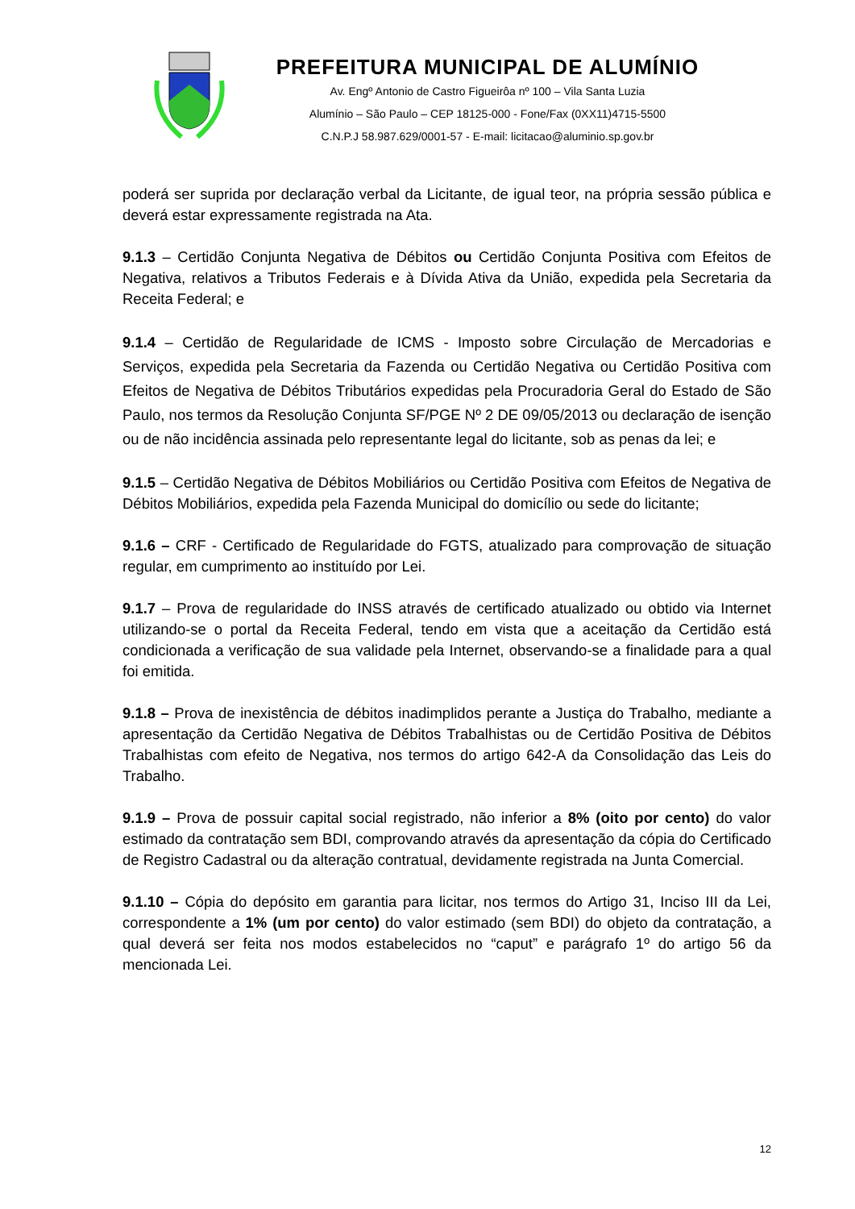PREFEITURA MUNICIPAL DE ALUMÍNIO
Av. Engº Antonio de Castro Figueirôa nº 100 – Vila Santa Luzia
Alumínio – São Paulo – CEP 18125-000 - Fone/Fax (0XX11)4715-5500
C.N.P.J 58.987.629/0001-57 - E-mail: licitacao@aluminio.sp.gov.br
poderá ser suprida por declaração verbal da Licitante, de igual teor, na própria sessão pública e deverá estar expressamente registrada na Ata.
9.1.3 – Certidão Conjunta Negativa de Débitos ou Certidão Conjunta Positiva com Efeitos de Negativa, relativos a Tributos Federais e à Dívida Ativa da União, expedida pela Secretaria da Receita Federal; e
9.1.4 – Certidão de Regularidade de ICMS - Imposto sobre Circulação de Mercadorias e Serviços, expedida pela Secretaria da Fazenda ou Certidão Negativa ou Certidão Positiva com Efeitos de Negativa de Débitos Tributários expedidas pela Procuradoria Geral do Estado de São Paulo, nos termos da Resolução Conjunta SF/PGE Nº 2 DE 09/05/2013 ou declaração de isenção ou de não incidência assinada pelo representante legal do licitante, sob as penas da lei; e
9.1.5 – Certidão Negativa de Débitos Mobiliários ou Certidão Positiva com Efeitos de Negativa de Débitos Mobiliários, expedida pela Fazenda Municipal do domicílio ou sede do licitante;
9.1.6 – CRF - Certificado de Regularidade do FGTS, atualizado para comprovação de situação regular, em cumprimento ao instituído por Lei.
9.1.7 – Prova de regularidade do INSS através de certificado atualizado ou obtido via Internet utilizando-se o portal da Receita Federal, tendo em vista que a aceitação da Certidão está condicionada a verificação de sua validade pela Internet, observando-se a finalidade para a qual foi emitida.
9.1.8 – Prova de inexistência de débitos inadimplidos perante a Justiça do Trabalho, mediante a apresentação da Certidão Negativa de Débitos Trabalhistas ou de Certidão Positiva de Débitos Trabalhistas com efeito de Negativa, nos termos do artigo 642-A da Consolidação das Leis do Trabalho.
9.1.9 – Prova de possuir capital social registrado, não inferior a 8% (oito por cento) do valor estimado da contratação sem BDI, comprovando através da apresentação da cópia do Certificado de Registro Cadastral ou da alteração contratual, devidamente registrada na Junta Comercial.
9.1.10 – Cópia do depósito em garantia para licitar, nos termos do Artigo 31, Inciso III da Lei, correspondente a 1% (um por cento) do valor estimado (sem BDI) do objeto da contratação, a qual deverá ser feita nos modos estabelecidos no “caput” e parágrafo 1º do artigo 56 da mencionada Lei.
12